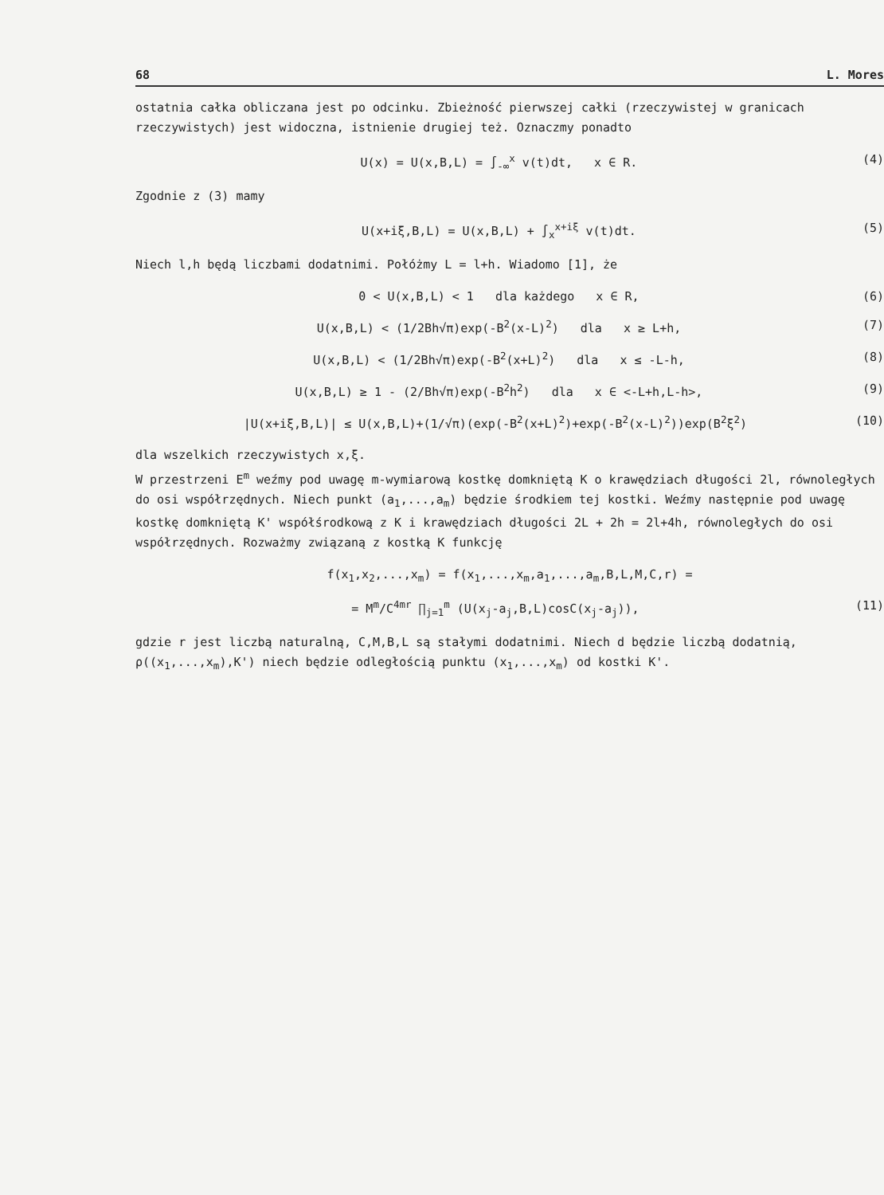68 L. Mores
ostatnia całka obliczana jest po odcinku. Zbieżność pierwszej całki (rzeczywistej w granicach rzeczywistych) jest widoczna, istnienie drugiej też. Oznaczmy ponadto
U(x) = U(x,B,L) = ∫<sub>-∞</sub><sup>x</sup> v(t)dt, x ∈ R. (4)
Zgodnie z (3) mamy
U(x+iξ,B,L) = U(x,B,L) + ∫<sub>x</sub><sup>x+iξ</sup> v(t)dt. (5)
Niech l,h będą liczbami dodatnimi. Połóżmy L = l+h. Wiadomo [1], że
0 < U(x,B,L) < 1 dla każdego x ∈ R, (6)
U(x,B,L) < (1/2Bh√π)exp(-B<sup>2</sup>(x-L)<sup>2</sup>) dla x ≥ L+h, (7)
U(x,B,L) < (1/2Bh√π)exp(-B<sup>2</sup>(x+L)<sup>2</sup>) dla x ≤ -L-h, (8)
U(x,B,L) ≥ 1 - (2/Bh√π)exp(-B<sup>2</sup>h<sup>2</sup>) dla x ∈ <-L+h,L-h>, (9)
|U(x+iξ,B,L)| ≤ U(x,B,L)+(1/√π)(exp(-B<sup>2</sup>(x+L)<sup>2</sup>)+exp(-B<sup>2</sup>(x-L)<sup>2</sup>))exp(B<sup>2</sup>ξ<sup>2</sup>) (10)
dla wszelkich rzeczywistych x,ξ.
W przestrzeni E<sup>m</sup> weźmy pod uwagę m-wymiarową kostkę domkniętą K o krawędziach długości 2l, równoległych do osi współrzędnych. Niech punkt (a<sub>1</sub>,...,a<sub>m</sub>) będzie środkiem tej kostki. Weźmy następnie pod uwagę kostkę domkniętą K' współśrodkową z K i krawędziach długości 2L + 2h = 2l+4h, równoległych do osi współrzędnych. Rozważmy związaną z kostką K funkcję
f(x<sub>1</sub>,x<sub>2</sub>,...,x<sub>m</sub>) = f(x<sub>1</sub>,...,x<sub>m</sub>,a<sub>1</sub>,...,a<sub>m</sub>,B,L,M,C,r) =
= M<sup>m</sup>/C<sup>4mr</sup> ∏<sub>j=1</sub><sup>m</sup> (U(x<sub>j</sub>-a<sub>j</sub>,B,L)cosC(x<sub>j</sub>-a<sub>j</sub>)), (11)
gdzie r jest liczbą naturalną, C,M,B,L są stałymi dodatnimi. Niech d będzie liczbą dodatnią, ρ((x<sub>1</sub>,...,x<sub>m</sub>),K') niech będzie odległością punktu (x<sub>1</sub>,...,x<sub>m</sub>) od kostki K'.